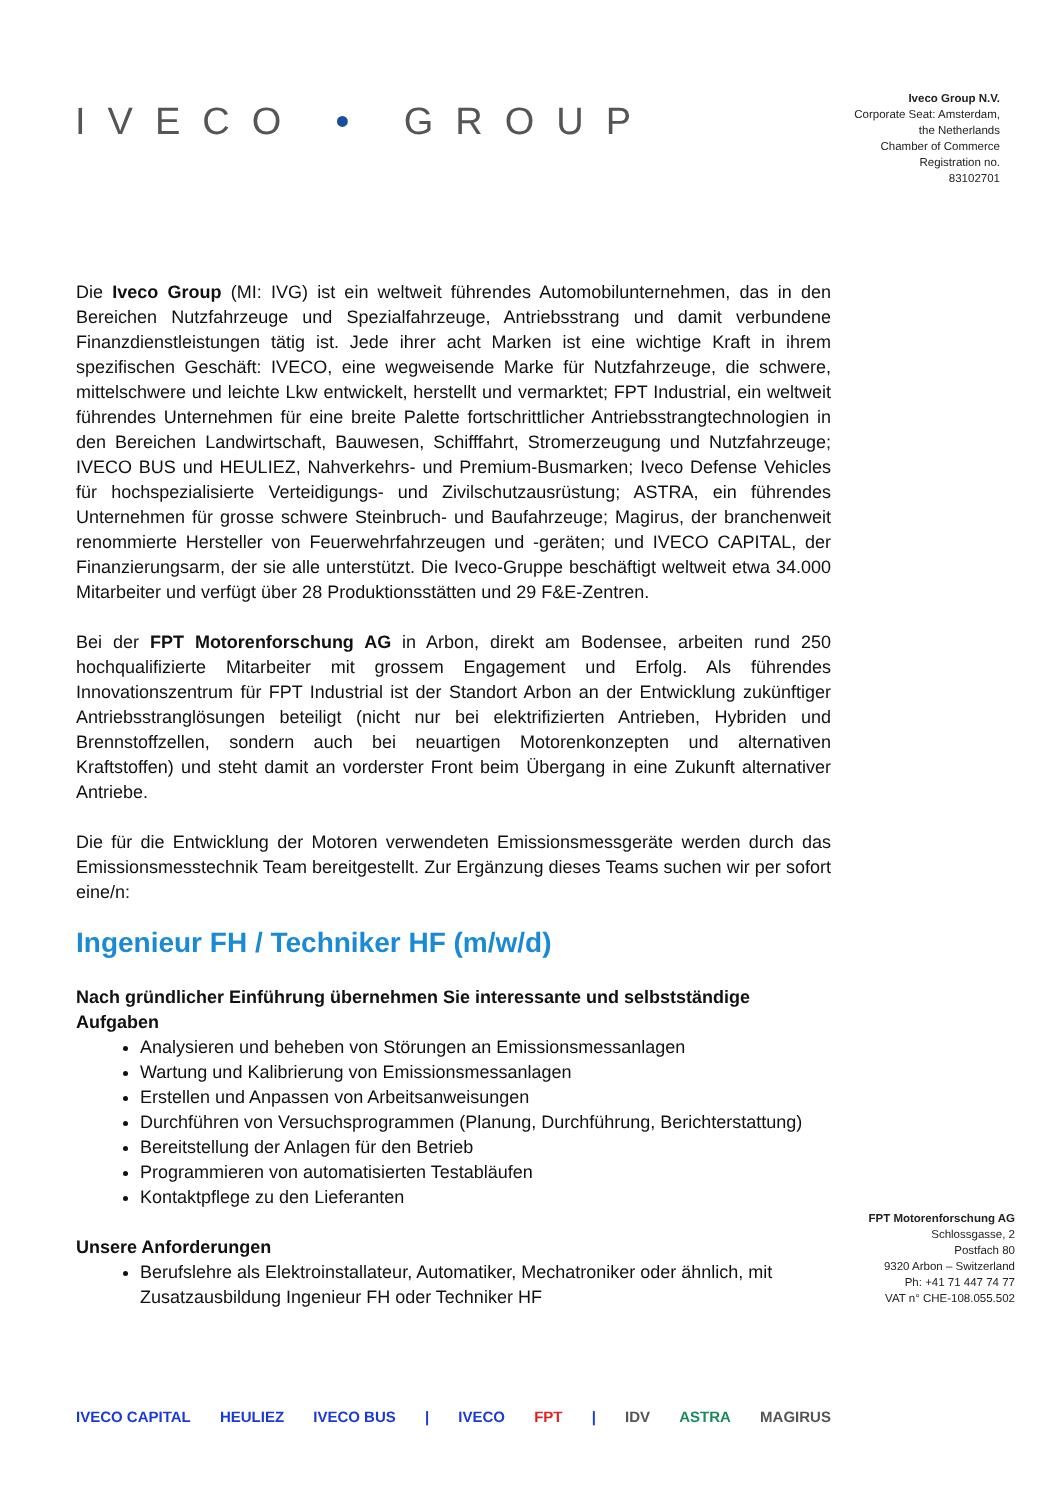IVECO • GROUP
Iveco Group N.V.
Corporate Seat: Amsterdam,
the Netherlands
Chamber of Commerce
Registration no.
83102701
Die Iveco Group (MI: IVG) ist ein weltweit führendes Automobilunternehmen, das in den Bereichen Nutzfahrzeuge und Spezialfahrzeuge, Antriebsstrang und damit verbundene Finanzdienstleistungen tätig ist. Jede ihrer acht Marken ist eine wichtige Kraft in ihrem spezifischen Geschäft: IVECO, eine wegweisende Marke für Nutzfahrzeuge, die schwere, mittelschwere und leichte Lkw entwickelt, herstellt und vermarktet; FPT Industrial, ein weltweit führendes Unternehmen für eine breite Palette fortschrittlicher Antriebsstrangtechnologien in den Bereichen Landwirtschaft, Bauwesen, Schifffahrt, Stromerzeugung und Nutzfahrzeuge; IVECO BUS und HEULIEZ, Nahverkehrs- und Premium-Busmarken; Iveco Defense Vehicles für hochspezialisierte Verteidigungs- und Zivilschutzausrüstung; ASTRA, ein führendes Unternehmen für grosse schwere Steinbruch- und Baufahrzeuge; Magirus, der branchenweit renommierte Hersteller von Feuerwehrfahrzeugen und -geräten; und IVECO CAPITAL, der Finanzierungsarm, der sie alle unterstützt. Die Iveco-Gruppe beschäftigt weltweit etwa 34.000 Mitarbeiter und verfügt über 28 Produktionsstätten und 29 F&E-Zentren.
Bei der FPT Motorenforschung AG in Arbon, direkt am Bodensee, arbeiten rund 250 hochqualifizierte Mitarbeiter mit grossem Engagement und Erfolg. Als führendes Innovationszentrum für FPT Industrial ist der Standort Arbon an der Entwicklung zukünftiger Antriebsstranglösungen beteiligt (nicht nur bei elektrifizierten Antrieben, Hybriden und Brennstoffzellen, sondern auch bei neuartigen Motorenkonzepten und alternativen Kraftstoffen) und steht damit an vorderster Front beim Übergang in eine Zukunft alternativer Antriebe.
Die für die Entwicklung der Motoren verwendeten Emissionsmessgeräte werden durch das Emissionsmesstechnik Team bereitgestellt. Zur Ergänzung dieses Teams suchen wir per sofort eine/n:
Ingenieur FH / Techniker HF (m/w/d)
Nach gründlicher Einführung übernehmen Sie interessante und selbstständige Aufgaben
Analysieren und beheben von Störungen an Emissionsmessanlagen
Wartung und Kalibrierung von Emissionsmessanlagen
Erstellen und Anpassen von Arbeitsanweisungen
Durchführen von Versuchsprogrammen (Planung, Durchführung, Berichterstattung)
Bereitstellung der Anlagen für den Betrieb
Programmieren von automatisierten Testabläufen
Kontaktpflege zu den Lieferanten
Unsere Anforderungen
Berufslehre als Elektroinstallateur, Automatiker, Mechatroniker oder ähnlich, mit Zusatzausbildung Ingenieur FH oder Techniker HF
FPT Motorenforschung AG
Schlossgasse, 2
Postfach 80
9320 Arbon – Switzerland
Ph: +41 71 447 74 77
VAT n° CHE-108.055.502
IVECO CAPITAL HEULIEZ IVECO BUS | IVECO FPT | IDV ASTRA MAGIRUS